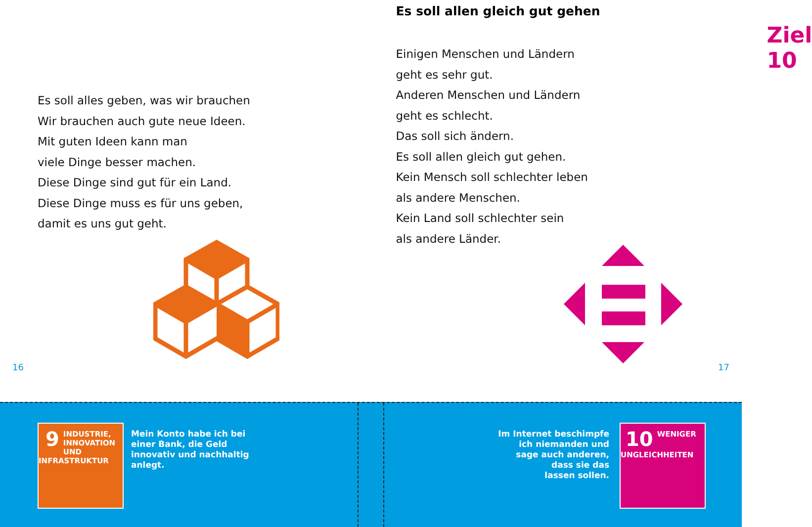Es soll alles geben, was wir brauchen
Wir brauchen auch gute neue Ideen.
Mit guten Ideen kann man
viele Dinge besser machen.
Diese Dinge sind gut für ein Land.
Diese Dinge muss es für uns geben,
damit es uns gut geht.
16
Ziel 10
Es soll allen gleich gut gehen
Einigen Menschen und Ländern
geht es sehr gut.
Anderen Menschen und Ländern
geht es schlecht.
Das soll sich ändern.
Es soll allen gleich gut gehen.
Kein Mensch soll schlechter leben
als andere Menschen.
Kein Land soll schlechter sein
als andere Länder.
17
9
INDUSTRIE,
INNOVATION UND
INFRASTRUKTUR
Mein Konto habe ich bei
einer Bank, die Geld
innovativ und nachhaltig
anlegt.
Im Internet beschimpfe
ich niemanden und
sage auch anderen,
dass sie das
lassen sollen.
10
WENIGER
UNGLEICHHEITEN